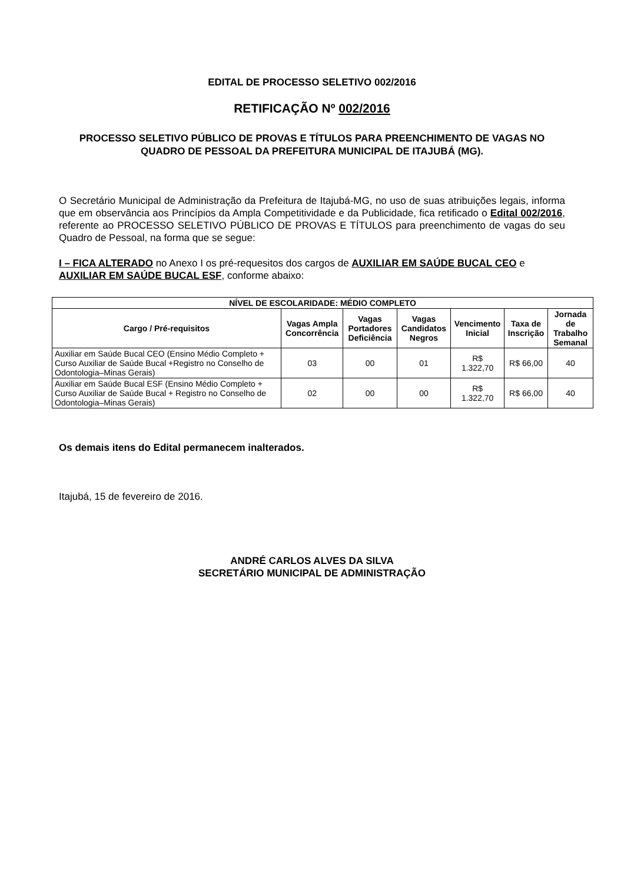EDITAL DE PROCESSO SELETIVO 002/2016
RETIFICAÇÃO Nº 002/2016
PROCESSO SELETIVO PÚBLICO DE PROVAS E TÍTULOS PARA PREENCHIMENTO DE VAGAS NO
QUADRO DE PESSOAL DA PREFEITURA MUNICIPAL DE ITAJUBÁ (MG).
O Secretário Municipal de Administração da Prefeitura de Itajubá-MG, no uso de suas atribuições legais, informa que em observância aos Princípios da Ampla Competitividade e da Publicidade, fica retificado o Edital 002/2016, referente ao PROCESSO SELETIVO PÚBLICO DE PROVAS E TÍTULOS para preenchimento de vagas do seu Quadro de Pessoal, na forma que se segue:
I – FICA ALTERADO no Anexo I os pré-requesitos dos cargos de AUXILIAR EM SAÚDE BUCAL CEO e AUXILIAR EM SAÚDE BUCAL ESF, conforme abaixo:
| NÍVEL DE ESCOLARIDADE: MÉDIO COMPLETO | | | | | | |
| --- | --- | --- | --- | --- | --- | --- |
| Cargo / Pré-requisitos | Vagas Ampla Concorrência | Vagas Portadores Deficiência | Vagas Candidatos Negros | Vencimento Inicial | Taxa de Inscrição | Jornada de Trabalho Semanal |
| Auxiliar em Saúde Bucal CEO (Ensino Médio Completo + Curso Auxiliar de Saúde Bucal +Registro no Conselho de Odontologia–Minas Gerais) | 03 | 00 | 01 | R$ 1.322,70 | R$ 66,00 | 40 |
| Auxiliar em Saúde Bucal ESF (Ensino Médio Completo + Curso Auxiliar de Saúde Bucal + Registro no Conselho de Odontologia–Minas Gerais) | 02 | 00 | 00 | R$ 1.322,70 | R$ 66,00 | 40 |
Os demais itens do Edital permanecem inalterados.
Itajubá, 15 de fevereiro de 2016.
ANDRÉ CARLOS ALVES DA SILVA
SECRETÁRIO MUNICIPAL DE ADMINISTRAÇÃO